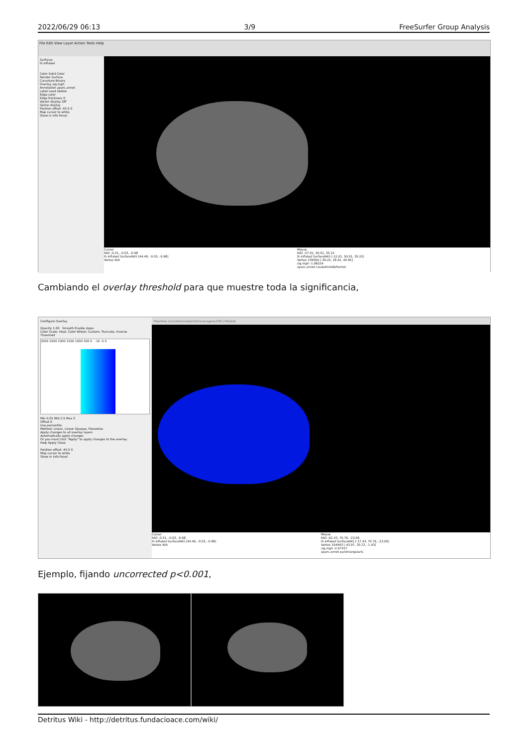2022/06/29 06:13 3/9 FreeSurfer Group Analysis
File Edit View Layer Action Tools Help
Surfaces
lh.inflated
Color Solid Color
Render Surface
Curvature Binary
Overlay sig.mgh
Annotation aparc.annot
Label Load Delete
Edge color
Edge thickness 0
Vector display Off
Spline display
Position offset -45 0 0
Map cursor to white
Show in Info Panel
Cursor
RAS -0.51, -0.03, -0.98
lh.inflated SurfaceRAS [44.49, -0.03, -0.98]
Vertex N/A
Mouse
RAS -57.01, 50.01, 35.22
lh.inflated SurfaceRAS [-12.01, 50.01, 35.22]
Vertex 139564 [-39.25, 18.42, 44.95]
sig.mgh -1.98224
aparc.annot caudalmiddlefrontal
Cambiando el overlay threshold para que muestre toda la significancia,
Configure Overlay
Opacity 1.00 Smooth Enable steps
Color Scale: Heat, Color Wheel, Custom; Truncate, Inverse
Threshold
3000 2500 2000 1500 1000 500 0 -10 -5 0
Min 0.01 Mid 2.5 Max 5
Offset 0
Use percentile
Method: Linear, Linear Opaque, Piecewise
Apply changes to all overlay layers
Automatically apply changes
Or you must click "Apply" to apply changes to the overlay.
Help Apply Close
Position offset -45 0 0
Map cursor to white
Show in Info Panel
FreeView (/usr/data/subjects/fsaverage/surf/lh.inflated)
Cursor
RAS -0.51, -0.03, -0.98
lh.inflated SurfaceRAS [44.49, -0.03, -0.98]
Vertex N/A
Mouse
RAS -62.43, 70.76, -23.06
lh.inflated SurfaceRAS [-17.43, 70.76, -23.06]
Vertex 154943 [-43.97, 30.72, -1.43]
sig.mgh -2.07417
aparc.annot parstriangularis
Ejemplo, fijando uncorrected p<0.001,
Detritus Wiki - http://detritus.fundacioace.com/wiki/